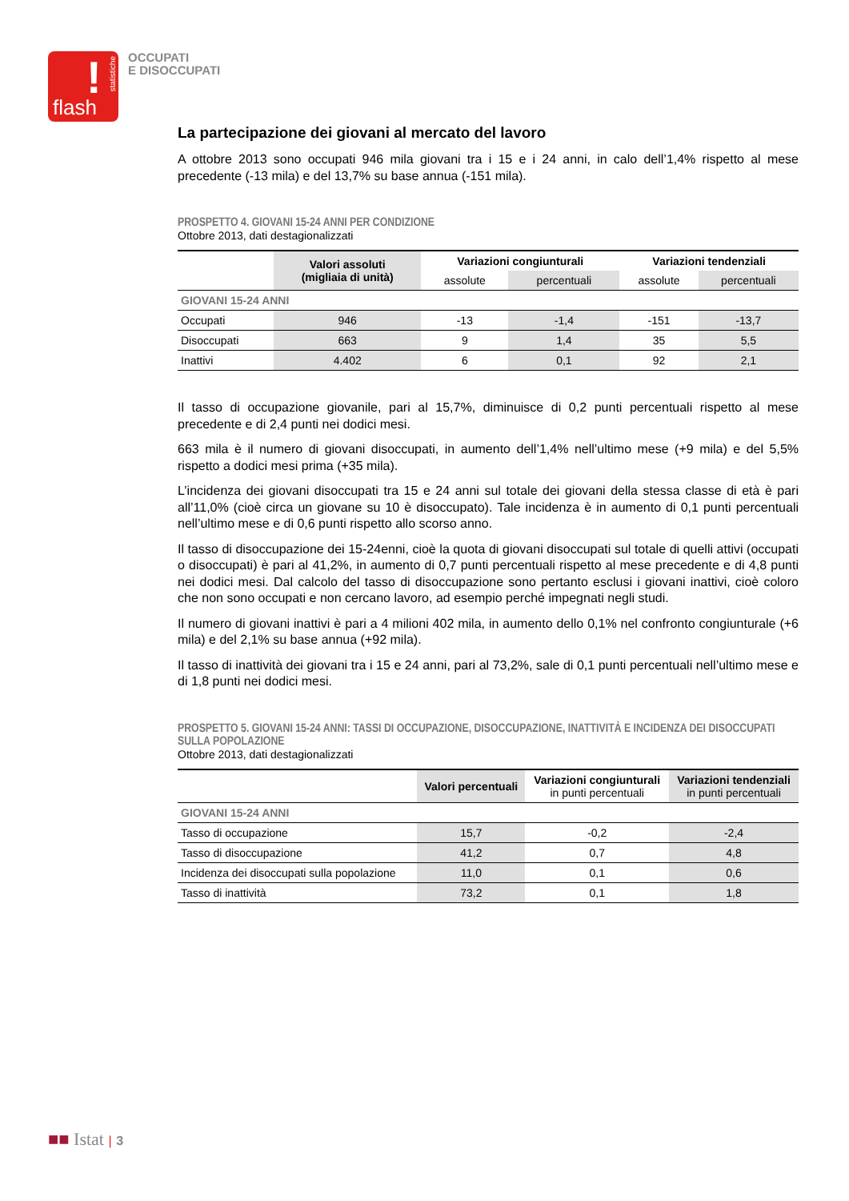!
statistiche
flash
OCCUPATI
E DISOCCUPATI
La partecipazione dei giovani al mercato del lavoro
A ottobre 2013 sono occupati 946 mila giovani tra i 15 e i 24 anni, in calo dell’1,4% rispetto al mese precedente (-13 mila) e del 13,7% su base annua (-151 mila).
PROSPETTO 4. GIOVANI 15-24 ANNI PER CONDIZIONE
Ottobre 2013, dati destagionalizzati
| | Valori assoluti (migliaia di unità) | Variazioni congiunturali | | Variazioni tendenziali | |
| --- | --- | --- | --- | --- | --- |
| | | assolute | percentuali | assolute | percentuali |
| GIOVANI 15-24 ANNI | | | | | |
| Occupati | 946 | -13 | -1,4 | -151 | -13,7 |
| Disoccupati | 663 | 9 | 1,4 | 35 | 5,5 |
| Inattivi | 4.402 | 6 | 0,1 | 92 | 2,1 |
Il tasso di occupazione giovanile, pari al 15,7%, diminuisce di 0,2 punti percentuali rispetto al mese precedente e di 2,4 punti nei dodici mesi.
663 mila è il numero di giovani disoccupati, in aumento dell’1,4% nell’ultimo mese (+9 mila) e del 5,5% rispetto a dodici mesi prima (+35 mila).
L’incidenza dei giovani disoccupati tra 15 e 24 anni sul totale dei giovani della stessa classe di età è pari all’11,0% (cioè circa un giovane su 10 è disoccupato). Tale incidenza è in aumento di 0,1 punti percentuali nell’ultimo mese e di 0,6 punti rispetto allo scorso anno.
Il tasso di disoccupazione dei 15-24enni, cioè la quota di giovani disoccupati sul totale di quelli attivi (occupati o disoccupati) è pari al 41,2%, in aumento di 0,7 punti percentuali rispetto al mese precedente e di 4,8 punti nei dodici mesi. Dal calcolo del tasso di disoccupazione sono pertanto esclusi i giovani inattivi, cioè coloro che non sono occupati e non cercano lavoro, ad esempio perché impegnati negli studi.
Il numero di giovani inattivi è pari a 4 milioni 402 mila, in aumento dello 0,1% nel confronto congiunturale (+6 mila) e del 2,1% su base annua (+92 mila).
Il tasso di inattività dei giovani tra i 15 e 24 anni, pari al 73,2%, sale di 0,1 punti percentuali nell’ultimo mese e di 1,8 punti nei dodici mesi.
PROSPETTO 5. GIOVANI 15-24 ANNI: TASSI DI OCCUPAZIONE, DISOCCUPAZIONE, INATTIVITÀ E INCIDENZA DEI DISOCCUPATI SULLA POPOLAZIONE
Ottobre 2013, dati destagionalizzati
| | Valori percentuali | Variazioni congiunturali in punti percentuali | Variazioni tendenziali in punti percentuali |
| --- | --- | --- | --- |
| GIOVANI 15-24 ANNI | | | |
| Tasso di occupazione | 15,7 | -0,2 | -2,4 |
| Tasso di disoccupazione | 41,2 | 0,7 | 4,8 |
| Incidenza dei disoccupati sulla popolazione | 11,0 | 0,1 | 0,6 |
| Tasso di inattività | 73,2 | 0,1 | 1,8 |
■■ Istat | 3